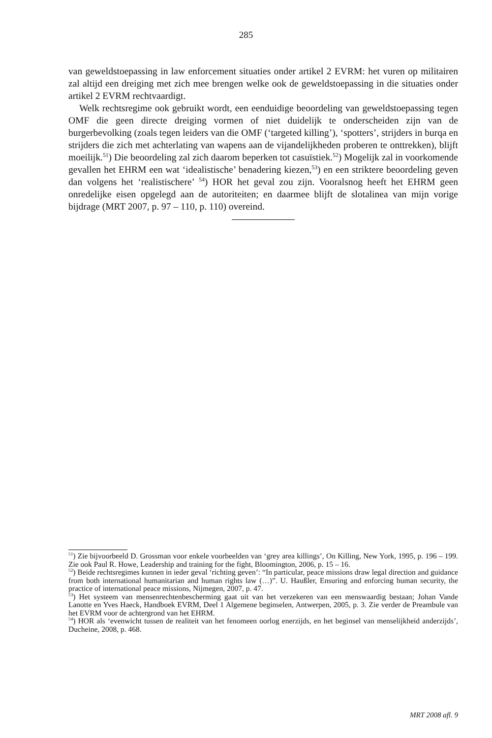285
van geweldstoepassing in law enforcement situaties onder artikel 2 EVRM: het vuren op militairen zal altijd een dreiging met zich mee brengen welke ook de geweldstoepassing in die situaties onder artikel 2 EVRM rechtvaardigt.
Welk rechtsregime ook gebruikt wordt, een eenduidige beoordeling van geweldstoepassing tegen OMF die geen directe dreiging vormen of niet duidelijk te onderscheiden zijn van de burgerbevolking (zoals tegen leiders van die OMF (‘targeted killing’), ‘spotters’, strijders in burqa en strijders die zich met achterlating van wapens aan de vijandelijkheden proberen te onttrekken), blijft moeilijk.<sup>51</sup>) Die beoordeling zal zich daarom beperken tot casuïstiek.<sup>52</sup>) Mogelijk zal in voorkomende gevallen het EHRM een wat ‘idealistische’ benadering kiezen,<sup>53</sup>) en een striktere beoordeling geven dan volgens het ‘realistischere’ <sup>54</sup>) HOR het geval zou zijn. Vooralsnog heeft het EHRM geen onredelijke eisen opgelegd aan de autoriteiten; en daarmee blijft de slotalinea van mijn vorige bijdrage (MRT 2007, p. 97 – 110, p. 110) overeind.
<sup>51</sup>) Zie bijvoorbeeld D. Grossman voor enkele voorbeelden van ‘grey area killings’, On Killing, New York, 1995, p. 196 – 199. Zie ook Paul R. Howe, Leadership and training for the fight, Bloomington, 2006, p. 15 – 16.
<sup>52</sup>) Beide rechtsregimes kunnen in ieder geval ‘richting geven’: “In particular, peace missions draw legal direction and guidance from both international humanitarian and human rights law (…)”. U. Haußler, Ensuring and enforcing human security, the practice of international peace missions, Nijmegen, 2007, p. 47.
<sup>53</sup>) Het systeem van mensenrechtenbescherming gaat uit van het verzekeren van een menswaardig bestaan; Johan Vande Lanotte en Yves Haeck, Handboek EVRM, Deel 1 Algemene beginselen, Antwerpen, 2005, p. 3. Zie verder de Preambule van het EVRM voor de achtergrond van het EHRM.
<sup>54</sup>) HOR als ‘evenwicht tussen de realiteit van het fenomeen oorlog enerzijds, en het beginsel van menselijkheid anderzijds’, Ducheine, 2008, p. 468.
MRT 2008 afl. 9